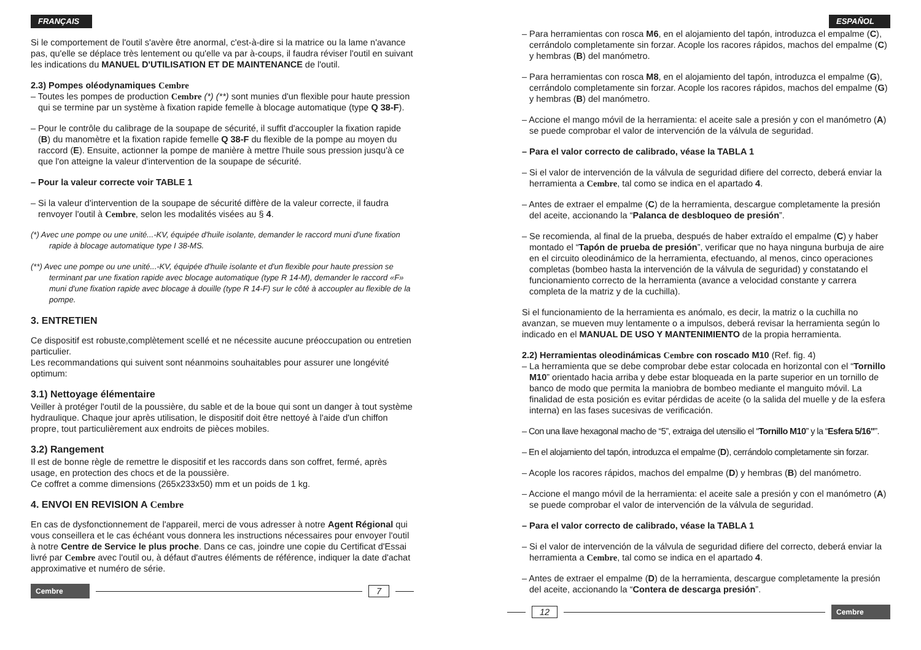FRANÇAIS
Si le comportement de l'outil s'avère être anormal, c'est-à-dire si la matrice ou la lame n'avance pas, qu'elle se déplace très lentement ou qu'elle va par à-coups, il faudra réviser l'outil en suivant les indications du MANUEL D'UTILISATION ET DE MAINTENANCE de l'outil.
2.3) Pompes oléodynamiques Cembre
– Toutes les pompes de production Cembre (*) (**) sont munies d'un flexible pour haute pression qui se termine par un système à fixation rapide femelle à blocage automatique (type Q 38-F).
– Pour le contrôle du calibrage de la soupape de sécurité, il suffit d'accoupler la fixation rapide (B) du manomètre et la fixation rapide femelle Q 38-F du flexible de la pompe au moyen du raccord (E). Ensuite, actionner la pompe de manière à mettre l'huile sous pression jusqu'à ce que l'on atteigne la valeur d'intervention de la soupape de sécurité.
– Pour la valeur correcte voir TABLE 1
– Si la valeur d'intervention de la soupape de sécurité diffère de la valeur correcte, il faudra renvoyer l'outil à Cembre, selon les modalités visées au § 4.
(*) Avec une pompe ou une unité...-KV, équipée d'huile isolante, demander le raccord muni d'une fixation rapide à blocage automatique type I 38-MS.
(**) Avec une pompe ou une unité...-KV, équipée d'huile isolante et d'un flexible pour haute pression se terminant par une fixation rapide avec blocage automatique (type R 14-M), demander le raccord «F» muni d'une fixation rapide avec blocage à douille (type R 14-F) sur le côté à accoupler au flexible de la pompe.
3. ENTRETIEN
Ce dispositif est robuste,complètement scellé et ne nécessite aucune préoccupation ou entretien particulier.
Les recommandations qui suivent sont néanmoins souhaitables pour assurer une longévité optimum:
3.1) Nettoyage élémentaire
Veiller à protéger l'outil de la poussière, du sable et de la boue qui sont un danger à tout système hydraulique. Chaque jour après utilisation, le dispositif doit être nettoyé à l'aide d'un chiffon propre, tout particulièrement aux endroits de pièces mobiles.
3.2) Rangement
Il est de bonne règle de remettre le dispositif et les raccords dans son coffret, fermé, après usage, en protection des chocs et de la poussière.
Ce coffret a comme dimensions (265x233x50) mm et un poids de 1 kg.
4. ENVOI EN REVISION A Cembre
En cas de dysfonctionnement de l'appareil, merci de vous adresser à notre Agent Régional qui vous conseillera et le cas échéant vous donnera les instructions nécessaires pour envoyer l'outil à notre Centre de Service le plus proche. Dans ce cas, joindre une copie du Certificat d'Essai livré par Cembre avec l'outil ou, à défaut d'autres éléments de référence, indiquer la date d'achat approximative et numéro de série.
Cembre
7
ESPAÑOL
– Para herramientas con rosca M6, en el alojamiento del tapón, introduzca el empalme (C), cerrándolo completamente sin forzar. Acople los racores rápidos, machos del empalme (C) y hembras (B) del manómetro.
– Para herramientas con rosca M8, en el alojamiento del tapón, introduzca el empalme (G), cerrándolo completamente sin forzar. Acople los racores rápidos, machos del empalme (G) y hembras (B) del manómetro.
– Accione el mango móvil de la herramienta: el aceite sale a presión y con el manómetro (A) se puede comprobar el valor de intervención de la válvula de seguridad.
– Para el valor correcto de calibrado, véase la TABLA 1
– Si el valor de intervención de la válvula de seguridad difiere del correcto, deberá enviar la herramienta a Cembre, tal como se indica en el apartado 4.
– Antes de extraer el empalme (C) de la herramienta, descargue completamente la presión del aceite, accionando la “Palanca de desbloqueo de presión”.
– Se recomienda, al final de la prueba, después de haber extraído el empalme (C) y haber montado el “Tapón de prueba de presión”, verificar que no haya ninguna burbuja de aire en el circuito oleodinámico de la herramienta, efectuando, al menos, cinco operaciones completas (bombeo hasta la intervención de la válvula de seguridad) y constatando el funcionamiento correcto de la herramienta (avance a velocidad constante y carrera completa de la matriz y de la cuchilla).
Si el funcionamiento de la herramienta es anómalo, es decir, la matriz o la cuchilla no avanzan, se mueven muy lentamente o a impulsos, deberá revisar la herramienta según lo indicado en el MANUAL DE USO Y MANTENIMIENTO de la propia herramienta.
2.2) Herramientas oleodinámicas Cembre con roscado M10 (Ref. fig. 4)
– La herramienta que se debe comprobar debe estar colocada en horizontal con el “Tornillo M10” orientado hacia arriba y debe estar bloqueada en la parte superior en un tornillo de banco de modo que permita la maniobra de bombeo mediante el manguito móvil. La finalidad de esta posición es evitar pérdidas de aceite (o la salida del muelle y de la esfera interna) en las fases sucesivas de verificación.
– Con una llave hexagonal macho de “5”, extraiga del utensilio el “Tornillo M10” y la “Esfera 5/16"”.
– En el alojamiento del tapón, introduzca el empalme (D), cerrándolo completamente sin forzar.
– Acople los racores rápidos, machos del empalme (D) y hembras (B) del manómetro.
– Accione el mango móvil de la herramienta: el aceite sale a presión y con el manómetro (A) se puede comprobar el valor de intervención de la válvula de seguridad.
– Para el valor correcto de calibrado, véase la TABLA 1
– Si el valor de intervención de la válvula de seguridad difiere del correcto, deberá enviar la herramienta a Cembre, tal como se indica en el apartado 4.
– Antes de extraer el empalme (D) de la herramienta, descargue completamente la presión del aceite, accionando la “Contera de descarga presión”.
12
Cembre